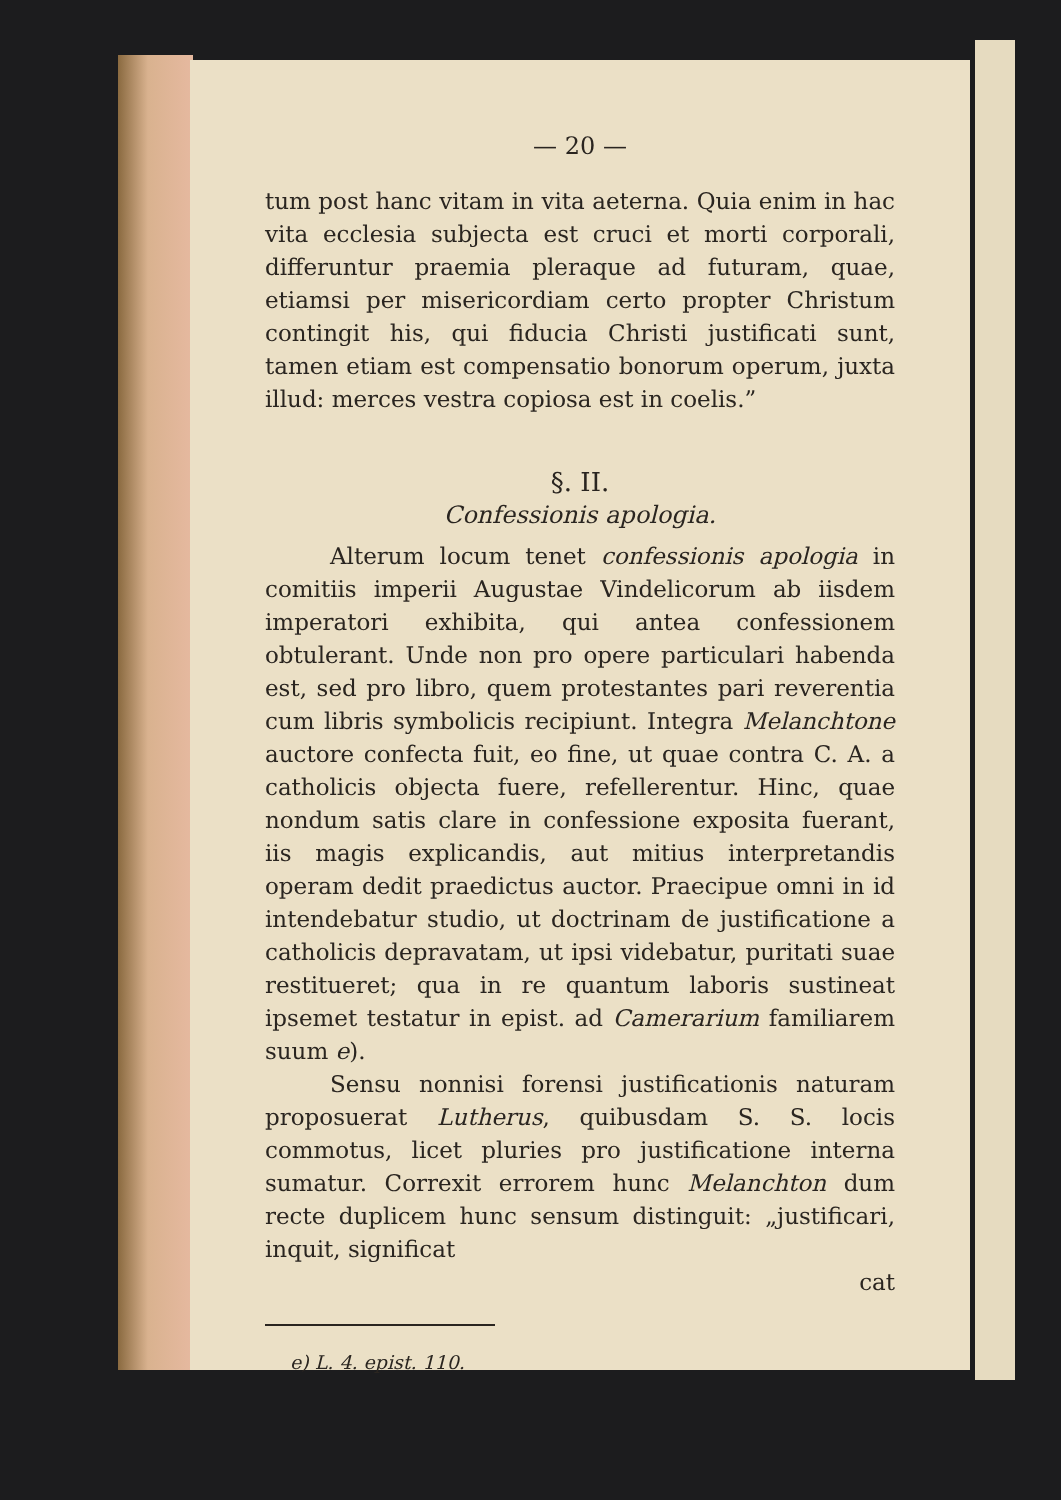— 20 —
tum post hanc vitam in vita aeterna. Quia enim in hac vita ecclesia subjecta est cruci et morti corporali, differuntur praemia pleraque ad futuram, quae, etiamsi per misericordiam certo propter Christum contingit his, qui fiducia Christi justificati sunt, tamen etiam est compensatio bonorum operum, juxta illud: merces vestra copiosa est in coelis.”
§. II.
Confessionis apologia.
Alterum locum tenet confessionis apologia in comitiis imperii Augustae Vindelicorum ab iisdem imperatori exhibita, qui antea confessionem obtulerant. Unde non pro opere particulari habenda est, sed pro libro, quem protestantes pari reverentia cum libris symbolicis recipiunt. Integra Melanchtone auctore confecta fuit, eo fine, ut quae contra C. A. a catholicis objecta fuere, refellerentur. Hinc, quae nondum satis clare in confessione exposita fuerant, iis magis explicandis, aut mitius interpretandis operam dedit praedictus auctor. Praecipue omni in id intendebatur studio, ut doctrinam de justificatione a catholicis depravatam, ut ipsi videbatur, puritati suae restitueret; qua in re quantum laboris sustineat ipsemet testatur in epist. ad Camerarium familiarem suum e).
Sensu nonnisi forensi justificationis naturam proposuerat Lutherus, quibusdam S. S. locis commotus, licet pluries pro justificatione interna sumatur. Correxit errorem hunc Melanchton dum recte duplicem hunc sensum distinguit: „justificari, inquit, significat
cat
e) L. 4. epist. 110.